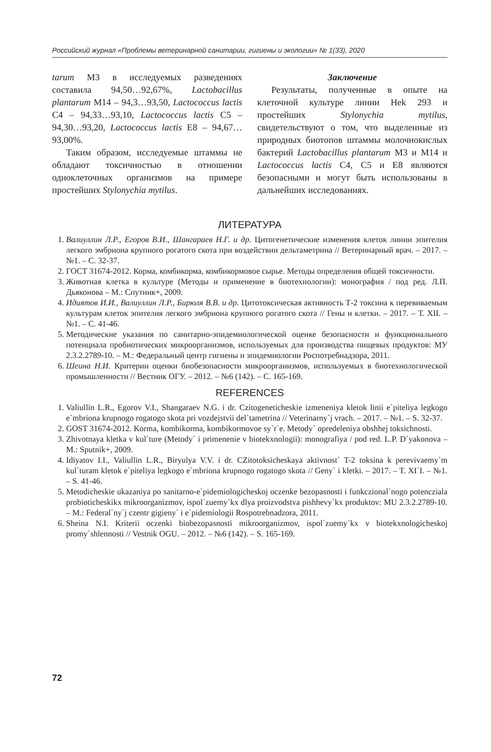Российский журнал «Проблемы ветеринарной санитарии, гигиены и экологии» № 1(33), 2020
tarum М3 в исследуемых разведениях составила 94,50…92,67%, Lactobacillus plantarum М14 – 94,3…93,50, Lactococcus lactis С4 – 94,33…93,10, Lactococcus lactis С5 – 94,30…93,20, Lactococcus lactis Е8 – 94,67…93,00%.
Таким образом, исследуемые штаммы не обладают токсичностью в отношении одноклеточных организмов на примере простейших Stylonychia mytilus.
Заключение
Результаты, полученные в опыте на клеточной культуре линии Hek 293 и простейших Stylonychia mytilus, свидетельствуют о том, что выделенные из природных биотопов штаммы молочнокислых бактерий Lactobacillus plantarum М3 и М14 и Lactococcus lactis С4, С5 и Е8 являются безопасными и могут быть использованы в дальнейших исследованиях.
ЛИТЕРАТУРА
1. Валиуллин Л.Р., Егоров В.И., Шангараев Н.Г. и др. Цитогенетические изменения клеток линии эпителия легкого эмбриона крупного рогатого скота при воздействии дельтаметрина // Ветеринарный врач. – 2017. – №1. – С. 32-37.
2. ГОСТ 31674-2012. Корма, комбикорма, комбикормовое сырье. Методы определения общей токсичности.
3. Животная клетка в культуре (Методы и применение в биотехнологии): монография / под ред. Л.П. Дьяконова – М.: Спутник+, 2009.
4. Идиятов И.И., Валиуллин Л.Р., Бирюля В.В. и др. Цитотоксическая активность Т-2 токсина к перевиваемым культурам клеток эпителия легкого эмбриона крупного рогатого скота // Гены и клетки. – 2017. – Т. XII. – №1. – С. 41-46.
5. Методические указания по санитарно-эпидемиологической оценке безопасности и функционального потенциала пробиотических микроорганизмов, используемых для производства пищевых продуктов: МУ 2.3.2.2789-10. – М.: Федеральный центр гигиены и эпидемиологии Роспотребнадзора, 2011.
6. Шеина Н.И. Критерии оценки биобезопасности микроорганизмов, используемых в биотехнологической промышленности // Вестник ОГУ. – 2012. – №6 (142). – С. 165-169.
REFERENCES
1. Valiullin L.R., Egorov V.I., Shangaraev N.G. i dr. Czitogeneticheskie izmeneniya kletok linii e`piteliya legkogo e`mbriona krupnogo rogatogo skota pri vozdejstvii del`tametrina // Veterinarny`j vrach. – 2017. – №1. – S. 32-37.
2. GOST 31674-2012. Korma, kombikorma, kombikormovoe sy`r`e. Metody` opredeleniya obshhej toksichnosti.
3. Zhivotnaya kletka v kul`ture (Metody` i primenenie v biotekxnologii): monografiya / pod red. L.P. D`yakonova – M.: Sputnik+, 2009.
4. Idiyatov I.I., Valiullin L.R., Biryulya V.V. i dr. CZitotoksicheskaya aktivnost` T-2 toksina k perevivaemy`m kul`turam kletok e`piteliya legkogo e`mbriona krupnogo rogatogo skota // Geny` i kletki. – 2017. – T. XI`I. – №1. – S. 41-46.
5. Metodicheskie ukazaniya po sanitarno-e`pidemiologicheskoj oczenke bezopasnosti i funkczional`nogo potencziala probioticheskikx mikroorganizmov, ispol`zuemy`kx dlya proizvodstva pishhevy`kx produktov: MU 2.3.2.2789-10. – M.: Federal`ny`j czentr gigieny` i e`pidemiologii Rospotrebnadzora, 2011.
6. Sheina N.I. Kriterii oczenki biobezopasnosti mikroorganizmov, ispol`zuemy`kx v biotekxnologicheskoj promy`shlennosti // Vestnik OGU. – 2012. – №6 (142). – S. 165-169.
72